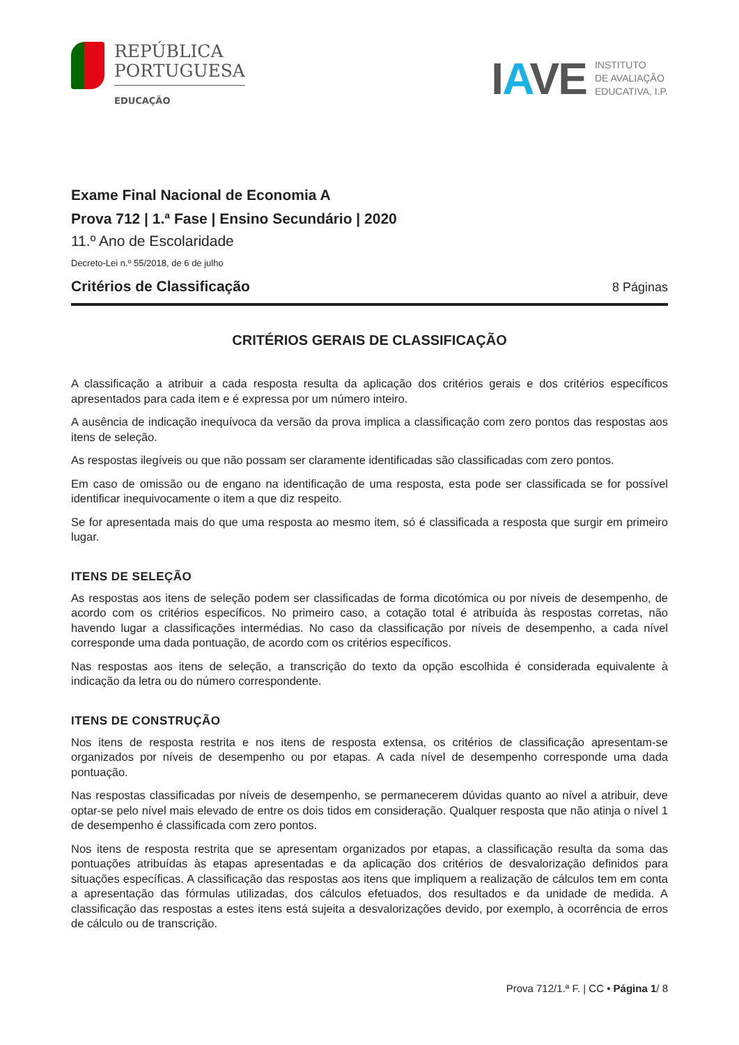REPÚBLICA
PORTUGUESA
EDUCAÇÃO
IAVE
INSTITUTO
DE AVALIAÇÃO
EDUCATIVA, I.P.
Exame Final Nacional de Economia A
Prova 712 | 1.ª Fase | Ensino Secundário | 2020
11.º Ano de Escolaridade
Decreto-Lei n.º 55/2018, de 6 de julho
Critérios de Classificação 8 Páginas
CRITÉRIOS GERAIS DE CLASSIFICAÇÃO
A classificação a atribuir a cada resposta resulta da aplicação dos critérios gerais e dos critérios específicos apresentados para cada item e é expressa por um número inteiro.
A ausência de indicação inequívoca da versão da prova implica a classificação com zero pontos das respostas aos itens de seleção.
As respostas ilegíveis ou que não possam ser claramente identificadas são classificadas com zero pontos.
Em caso de omissão ou de engano na identificação de uma resposta, esta pode ser classificada se for possível identificar inequivocamente o item a que diz respeito.
Se for apresentada mais do que uma resposta ao mesmo item, só é classificada a resposta que surgir em primeiro lugar.
ITENS DE SELEÇÃO
As respostas aos itens de seleção podem ser classificadas de forma dicotómica ou por níveis de desempenho, de acordo com os critérios específicos. No primeiro caso, a cotação total é atribuída às respostas corretas, não havendo lugar a classificações intermédias. No caso da classificação por níveis de desempenho, a cada nível corresponde uma dada pontuação, de acordo com os critérios específicos.
Nas respostas aos itens de seleção, a transcrição do texto da opção escolhida é considerada equivalente à indicação da letra ou do número correspondente.
ITENS DE CONSTRUÇÃO
Nos itens de resposta restrita e nos itens de resposta extensa, os critérios de classificação apresentam-se organizados por níveis de desempenho ou por etapas. A cada nível de desempenho corresponde uma dada pontuação.
Nas respostas classificadas por níveis de desempenho, se permanecerem dúvidas quanto ao nível a atribuir, deve optar-se pelo nível mais elevado de entre os dois tidos em consideração. Qualquer resposta que não atinja o nível 1 de desempenho é classificada com zero pontos.
Nos itens de resposta restrita que se apresentam organizados por etapas, a classificação resulta da soma das pontuações atribuídas às etapas apresentadas e da aplicação dos critérios de desvalorização definidos para situações específicas. A classificação das respostas aos itens que impliquem a realização de cálculos tem em conta a apresentação das fórmulas utilizadas, dos cálculos efetuados, dos resultados e da unidade de medida. A classificação das respostas a estes itens está sujeita a desvalorizações devido, por exemplo, à ocorrência de erros de cálculo ou de transcrição.
Prova 712/1.ª F. | CC • Página 1/ 8